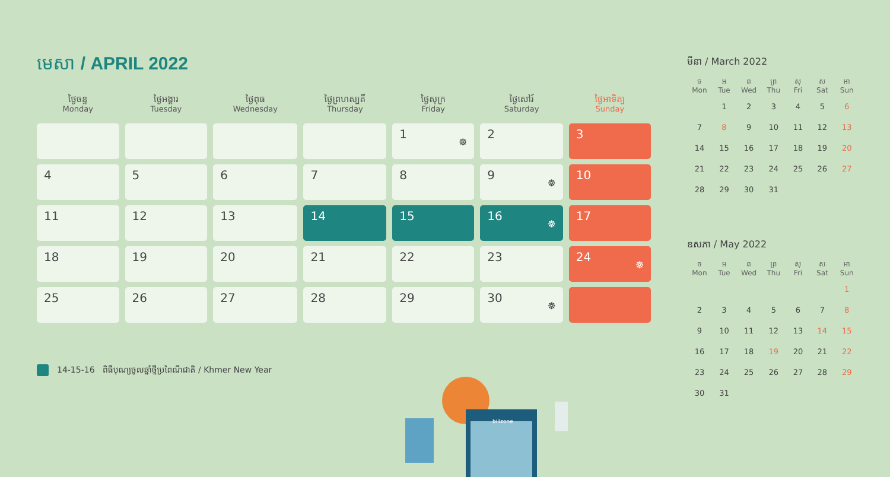មេសា / APRIL 2022
| ថ្ងៃចន្ទ Monday | ថ្ងៃអង្គារ Tuesday | ថ្ងៃពុធ Wednesday | ថ្ងៃព្រហស្បតិ៍ Thursday | ថ្ងៃសុក្រ Friday | ថ្ងៃសៅរ៍ Saturday | ថ្ងៃអាទិត្យ Sunday |
| --- | --- | --- | --- | --- | --- | --- |
| | | | | 1 ☸ | 2 | 3 |
| 4 | 5 | 6 | 7 | 8 | 9 ☸ | 10 |
| 11 | 12 | 13 | 14 | 15 | 16 ☸ | 17 |
| 18 | 19 | 20 | 21 | 22 | 23 | 24 ☸ |
| 25 | 26 | 27 | 28 | 29 | 30 ☸ | |
14-15-16 ពិធីបុណ្យចូលឆ្នាំថ្មីប្រពៃណីជាតិ / Khmer New Year
មីនា / March 2022
| ច Mon | អ Tue | ព Wed | ព្រ Thu | សុ Fri | ស Sat | អា Sun |
| --- | --- | --- | --- | --- | --- | --- |
| | 1 | 2 | 3 | 4 | 5 | 6 |
| 7 | 8 | 9 | 10 | 11 | 12 | 13 |
| 14 | 15 | 16 | 17 | 18 | 19 | 20 |
| 21 | 22 | 23 | 24 | 25 | 26 | 27 |
| 28 | 29 | 30 | 31 | | | |
ឧសភា / May 2022
| ច Mon | អ Tue | ព Wed | ព្រ Thu | សុ Fri | ស Sat | អា Sun |
| --- | --- | --- | --- | --- | --- | --- |
| | | | | | | 1 |
| 2 | 3 | 4 | 5 | 6 | 7 | 8 |
| 9 | 10 | 11 | 12 | 13 | 14 | 15 |
| 16 | 17 | 18 | 19 | 20 | 21 | 22 |
| 23 | 24 | 25 | 26 | 27 | 28 | 29 |
| 30 | 31 | | | | | |
billzone